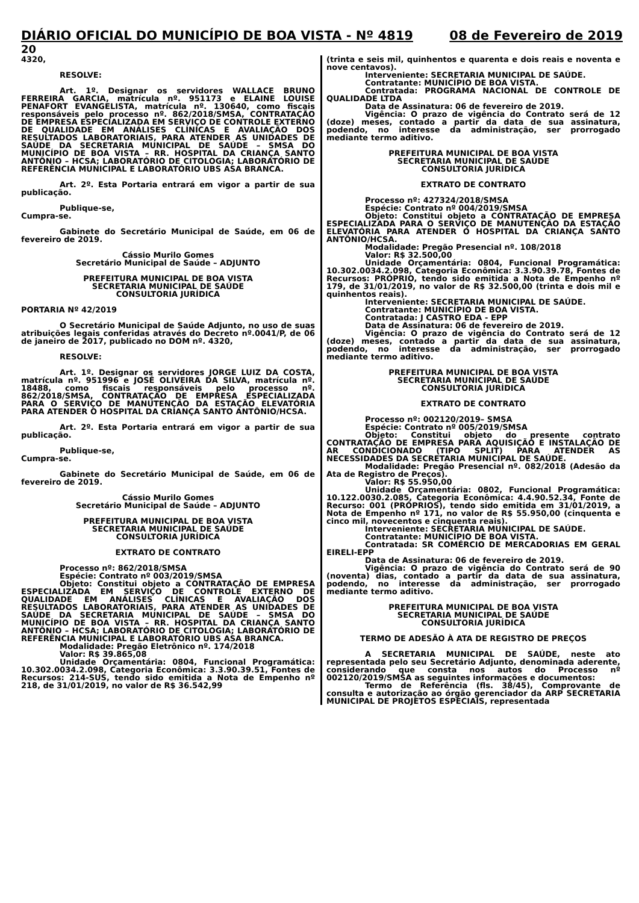DIÁRIO OFICIAL DO MUNICÍPIO DE BOA VISTA - Nº 4819 08 de Fevereiro de 2019
20
4320,
RESOLVE:
Art. 1º. Designar os servidores WALLACE BRUNO FERREIRA GARCIA, matrícula nº. 951173 e ELAINE LOUISE PENAFORT EVANGELISTA, matrícula nº. 130640, como fiscais responsáveis pelo processo nº. 862/2018/SMSA, CONTRATAÇÃO DE EMPRESA ESPECIALIZADA EM SERVIÇO DE CONTROLE EXTERNO DE QUALIDADE EM ANÁLISES CLÍNICAS E AVALIAÇÃO DOS RESULTADOS LABORATORIAIS, PARA ATENDER AS UNIDADES DE SAÚDE DA SECRETARIA MUNICIPAL DE SAÚDE – SMSA DO MUNICÍPIO DE BOA VISTA – RR. HOSPITAL DA CRIANÇA SANTO ANTÔNIO – HCSA; LABORATÓRIO DE CITOLOGIA; LABORATÓRIO DE REFERÊNCIA MUNICIPAL E LABORATÓRIO UBS ASA BRANCA.
Art. 2º. Esta Portaria entrará em vigor a partir de sua publicação.
Publique-se,
Cumpra-se.
Gabinete do Secretário Municipal de Saúde, em 06 de fevereiro de 2019.
Cássio Murilo Gomes
Secretário Municipal de Saúde – ADJUNTO
PREFEITURA MUNICIPAL DE BOA VISTA
SECRETARIA MUNICIPAL DE SAÚDE
CONSULTORIA JURÍDICA
PORTARIA Nº 42/2019
O Secretário Municipal de Saúde Adjunto, no uso de suas atribuições legais conferidas através do Decreto nº.0041/P, de 06 de janeiro de 2017, publicado no DOM nº. 4320,
RESOLVE:
Art. 1º. Designar os servidores JORGE LUIZ DA COSTA, matrícula nº. 951996 e JOSÉ OLIVEIRA DA SILVA, matrícula nº. 18488, como fiscais responsáveis pelo processo nº. 862/2018/SMSA, CONTRATAÇÃO DE EMPRESA ESPECIALIZADA PARA O SERVIÇO DE MANUTENÇÃO DA ESTAÇÃO ELEVATÓRIA PARA ATENDER O HOSPITAL DA CRIANÇA SANTO ANTÔNIO/HCSA.
Art. 2º. Esta Portaria entrará em vigor a partir de sua publicação.
Publique-se,
Cumpra-se.
Gabinete do Secretário Municipal de Saúde, em 06 de fevereiro de 2019.
Cássio Murilo Gomes
Secretário Municipal de Saúde – ADJUNTO
PREFEITURA MUNICIPAL DE BOA VISTA
SECRETARIA MUNICIPAL DE SAÚDE
CONSULTORIA JURÍDICA
EXTRATO DE CONTRATO
Processo nº: 862/2018/SMSA
Espécie: Contrato nº 003/2019/SMSA
Objeto: Constitui objeto a CONTRATAÇÃO DE EMPRESA ESPECIALIZADA EM SERVIÇO DE CONTROLE EXTERNO DE QUALIDADE EM ANÁLISES CLÍNICAS E AVALIAÇÃO DOS RESULTADOS LABORATORIAIS, PARA ATENDER AS UNIDADES DE SAÚDE DA SECRETARIA MUNICIPAL DE SAÚDE – SMSA DO MUNICÍPIO DE BOA VISTA – RR. HOSPITAL DA CRIANÇA SANTO ANTÔNIO – HCSA; LABORATÓRIO DE CITOLOGIA; LABORATÓRIO DE REFERÊNCIA MUNICIPAL E LABORATÓRIO UBS ASA BRANCA.
Modalidade: Pregão Eletrônico nº. 174/2018
Valor: R$ 39.865,08
Unidade Orçamentária: 0804, Funcional Programática: 10.302.0034.2.098, Categoria Econômica: 3.3.90.39.51, Fontes de Recursos: 214-SUS, tendo sido emitida a Nota de Empenho nº 218, de 31/01/2019, no valor de R$ 36.542,99
(trinta e seis mil, quinhentos e quarenta e dois reais e noventa e nove centavos).
Interveniente: SECRETARIA MUNICIPAL DE SAÚDE.
Contratante: MUNICÍPIO DE BOA VISTA.
Contratada: PROGRAMA NACIONAL DE CONTROLE DE QUALIDADE LTDA
Data de Assinatura: 06 de fevereiro de 2019.
Vigência: O prazo de vigência do Contrato será de 12 (doze) meses, contado a partir da data de sua assinatura, podendo, no interesse da administração, ser prorrogado mediante termo aditivo.
PREFEITURA MUNICIPAL DE BOA VISTA
SECRETARIA MUNICIPAL DE SAÚDE
CONSULTORIA JURÍDICA
EXTRATO DE CONTRATO
Processo nº: 427324/2018/SMSA
Espécie: Contrato nº 004/2019/SMSA
Objeto: Constitui objeto a CONTRATAÇÃO DE EMPRESA ESPECIALIZADA PARA O SERVIÇO DE MANUTENÇÃO DA ESTAÇÃO ELEVATÓRIA PARA ATENDER O HOSPITAL DA CRIANÇA SANTO ANTÔNIO/HCSA.
Modalidade: Pregão Presencial nº. 108/2018
Valor: R$ 32.500,00
Unidade Orçamentária: 0804, Funcional Programática: 10.302.0034.2.098, Categoria Econômica: 3.3.90.39.78, Fontes de Recursos: PRÓPRIO, tendo sido emitida a Nota de Empenho nº 179, de 31/01/2019, no valor de R$ 32.500,00 (trinta e dois mil e quinhentos reais).
Interveniente: SECRETARIA MUNICIPAL DE SAÚDE.
Contratante: MUNICÍPIO DE BOA VISTA.
Contratada: J CASTRO EDA - EPP
Data de Assinatura: 06 de fevereiro de 2019.
Vigência: O prazo de vigência do Contrato será de 12 (doze) meses, contado a partir da data de sua assinatura, podendo, no interesse da administração, ser prorrogado mediante termo aditivo.
PREFEITURA MUNICIPAL DE BOA VISTA
SECRETARIA MUNICIPAL DE SAÚDE
CONSULTORIA JURÍDICA
EXTRATO DE CONTRATO
Processo nº: 002120/2019– SMSA
Espécie: Contrato nº 005/2019/SMSA
Objeto: Constitui objeto do presente contrato CONTRATAÇÃO DE EMPRESA PARA AQUISIÇÃO E INSTALAÇÃO DE AR CONDICIONADO (TIPO SPLIT) PARA ATENDER AS NECESSIDADES DA SECRETARIA MUNICIPAL DE SAÚDE.
Modalidade: Pregão Presencial nº. 082/2018 (Adesão da Ata de Registro de Preços).
Valor: R$ 55.950,00
Unidade Orçamentária: 0802, Funcional Programática: 10.122.0030.2.085, Categoria Econômica: 4.4.90.52.34, Fonte de Recurso: 001 (PRÓPRIOS), tendo sido emitida em 31/01/2019, a Nota de Empenho nº 171, no valor de R$ 55.950,00 (cinquenta e cinco mil, novecentos e cinquenta reais).
Interveniente: SECRETARIA MUNICIPAL DE SAÚDE.
Contratante: MUNICÍPIO DE BOA VISTA.
Contratada: SR COMÉRCIO DE MERCADORIAS EM GERAL EIRELI-EPP
Data de Assinatura: 06 de fevereiro de 2019.
Vigência: O prazo de vigência do Contrato será de 90 (noventa) dias, contado a partir da data de sua assinatura, podendo, no interesse da administração, ser prorrogado mediante termo aditivo.
PREFEITURA MUNICIPAL DE BOA VISTA
SECRETARIA MUNICIPAL DE SAÚDE
CONSULTORIA JURÍDICA
TERMO DE ADESÃO À ATA DE REGISTRO DE PREÇOS
A SECRETARIA MUNICIPAL DE SAÚDE, neste ato representada pelo seu Secretário Adjunto, denominada aderente, considerando que consta nos autos do Processo nº 002120/2019/SMSA as seguintes informações e documentos:
Termo de Referência (fls. 38/45), Comprovante de consulta e autorização ao órgão gerenciador da ARP SECRETARIA MUNICIPAL DE PROJETOS ESPECIAIS, representada